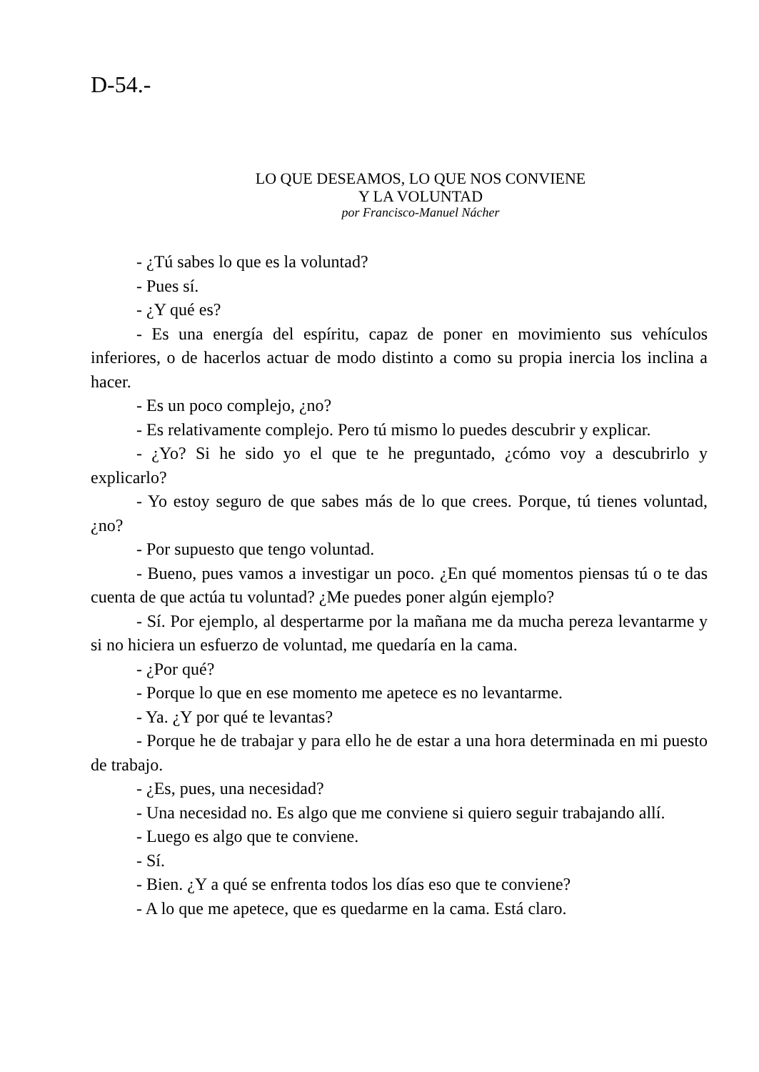D-54.-
LO QUE DESEAMOS, LO QUE NOS CONVIENE
Y LA VOLUNTAD
por Francisco-Manuel Nácher
- ¿Tú sabes lo que es la voluntad?
- Pues sí.
- ¿Y qué es?
- Es una energía del espíritu, capaz de poner en movimiento sus vehículos inferiores, o de hacerlos actuar de modo distinto a como su propia inercia los inclina a hacer.
- Es un poco complejo, ¿no?
- Es relativamente complejo. Pero tú mismo lo puedes descubrir y explicar.
- ¿Yo? Si he sido yo el que te he preguntado, ¿cómo voy a descubrirlo y explicarlo?
- Yo estoy seguro de que sabes más de lo que crees. Porque, tú tienes voluntad, ¿no?
- Por supuesto que tengo voluntad.
- Bueno, pues vamos a investigar un poco. ¿En qué momentos piensas tú o te das cuenta de que actúa tu voluntad? ¿Me puedes poner algún ejemplo?
- Sí. Por ejemplo, al despertarme por la mañana me da mucha pereza levantarme y si no hiciera un esfuerzo de voluntad, me quedaría en la cama.
- ¿Por qué?
- Porque lo que en ese momento me apetece es no levantarme.
- Ya. ¿Y por qué te levantas?
- Porque he de trabajar y para ello he de estar a una hora determinada en mi puesto de trabajo.
- ¿Es, pues, una necesidad?
- Una necesidad no. Es algo que me conviene si quiero seguir trabajando allí.
- Luego es algo que te conviene.
- Sí.
- Bien. ¿Y a qué se enfrenta todos los días eso que te conviene?
- A lo que me apetece, que es quedarme en la cama. Está claro.